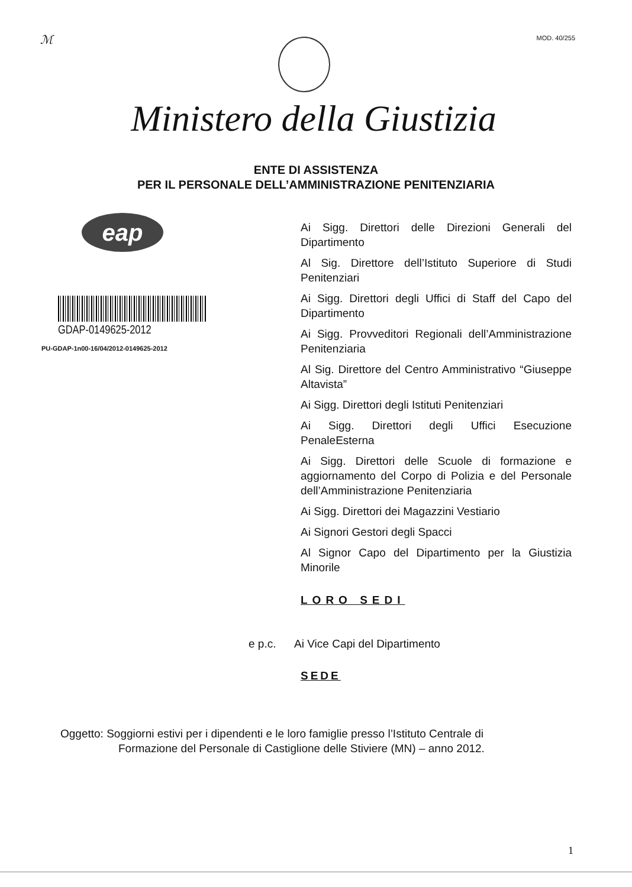ℳ MOD. 40/255
Ministero della Giustizia
ENTE DI ASSISTENZA
PER IL PERSONALE DELL’AMMINISTRAZIONE PENITENZIARIA
eap
GDAP-0149625-2012
PU-GDAP-1n00-16/04/2012-0149625-2012
Ai Sigg. Direttori delle Direzioni Generali del Dipartimento
Al Sig. Direttore dell’Istituto Superiore di Studi Penitenziari
Ai Sigg. Direttori degli Uffici di Staff del Capo del Dipartimento
Ai Sigg. Provveditori Regionali dell’Amministrazione Penitenziaria
Al Sig. Direttore del Centro Amministrativo “Giuseppe Altavista”
Ai Sigg. Direttori degli Istituti Penitenziari
Ai Sigg. Direttori degli Uffici Esecuzione PenaleEsterna
Ai Sigg. Direttori delle Scuole di formazione e aggiornamento del Corpo di Polizia e del Personale dell’Amministrazione Penitenziaria
Ai Sigg. Direttori dei Magazzini Vestiario
Ai Signori Gestori degli Spacci
Al Signor Capo del Dipartimento per la Giustizia Minorile
LORO SEDI
e p.c. Ai Vice Capi del Dipartimento
SEDE
Oggetto: Soggiorni estivi per i dipendenti e le loro famiglie presso l’Istituto Centrale di
Formazione del Personale di Castiglione delle Stiviere (MN) – anno 2012.
1